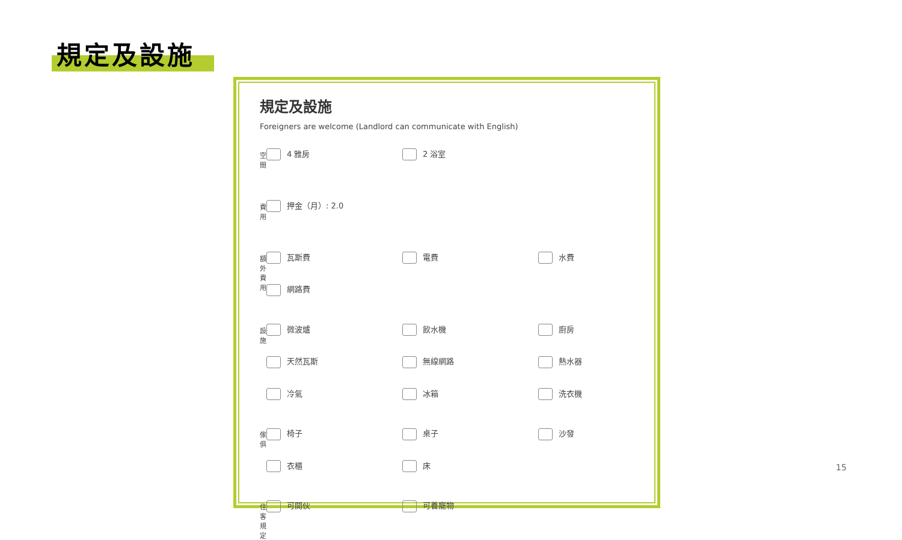規定及設施
規定及設施
Foreigners are welcome (Landlord can communicate with English)
空間
4 雅房
2 浴室
費用
押金（月）: 2.0
額外費用
瓦斯費
電費
水費
網路費
設施
微波爐
飲水機
廚房
天然瓦斯
無線網路
熱水器
冷氣
冰箱
洗衣機
傢俱
椅子
桌子
沙發
衣櫃
床
住客規定
可開伙
可養寵物
15